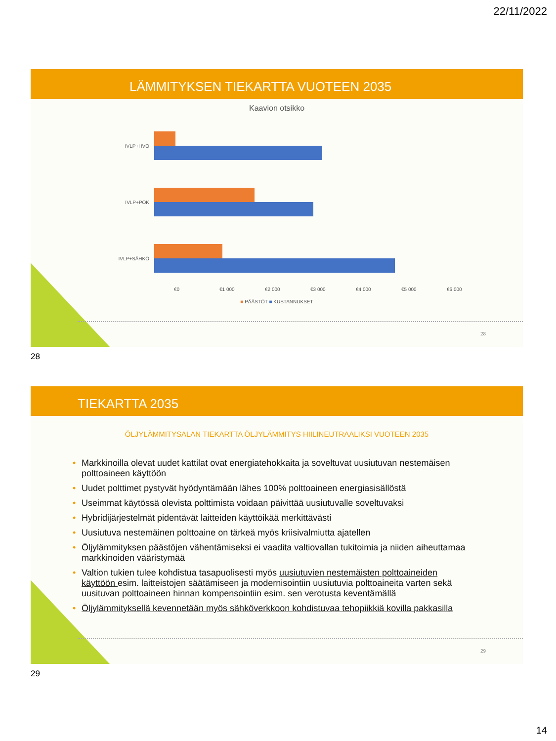22/11/2022
LÄMMITYKSEN TIEKARTTA VUOTEEN 2035
Kaavion otsikko
IVLP+HVO
IVLP+POK
IVLP+SÄHKÖ
€0 €1 000 €2 000 €3 000 €4 000 €5 000 €6 000
■ PÄÄSTÖT ■ KUSTANNUKSET
28
28
TIEKARTTA 2035
ÖLJYLÄMMITYSALAN TIEKARTTA ÖLJYLÄMMITYS HIILINEUTRAALIKSI VUOTEEN 2035
• Markkinoilla olevat uudet kattilat ovat energiatehokkaita ja soveltuvat uusiutuvan nestemäisen polttoaineen käyttöön
• Uudet polttimet pystyvät hyödyntämään lähes 100% polttoaineen energiasisällöstä
• Useimmat käytössä olevista polttimista voidaan päivittää uusiutuvalle soveltuvaksi
• Hybridijärjestelmät pidentävät laitteiden käyttöikää merkittävästi
• Uusiutuva nestemäinen polttoaine on tärkeä myös kriisivalmiutta ajatellen
• Öljylämmityksen päästöjen vähentämiseksi ei vaadita valtiovallan tukitoimia ja niiden aiheuttamaa markkinoiden vääristymää
• Valtion tukien tulee kohdistua tasapuolisesti myös uusiutuvien nestemäisten polttoaineiden käyttöön esim. laitteistojen säätämiseen ja modernisointiin uusiutuvia polttoaineita varten sekä uusituvan polttoaineen hinnan kompensointiin esim. sen verotusta keventämällä
• Öljylämmityksellä kevennetään myös sähköverkkoon kohdistuvaa tehopiikkiä kovilla pakkasilla
29
29
14